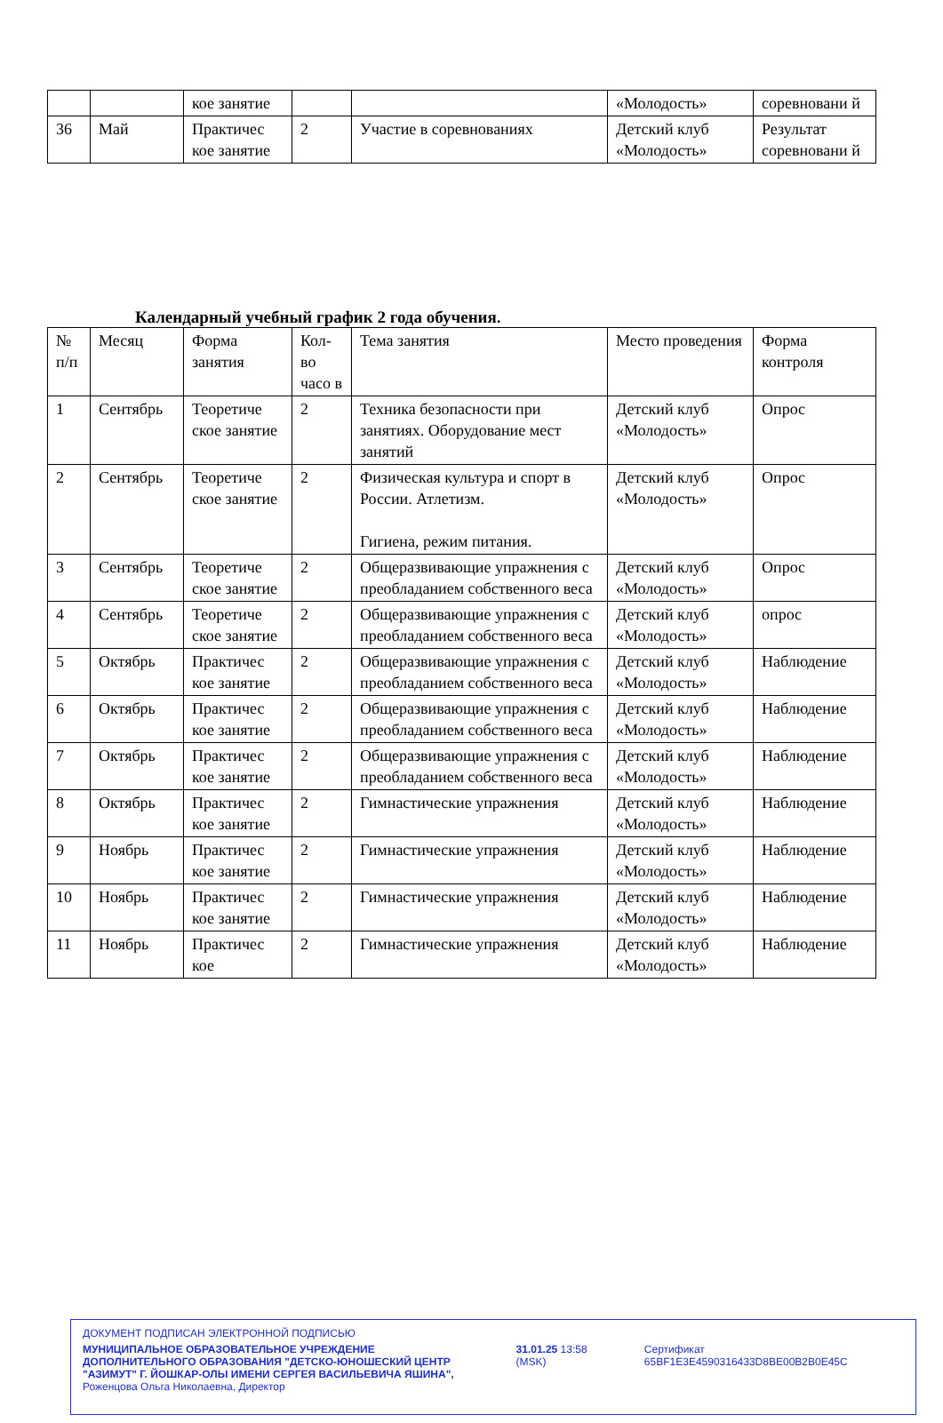| | | кое занятие | | | «Молодость» | соревновани й |
| 36 | Май | Практичес кое занятие | 2 | Участие в соревнованиях | Детский клуб «Молодость» | Результат соревновани й |
Календарный учебный график 2 года обучения.
| № п/п | Месяц | Форма занятия | Кол-во часо в | Тема занятия | Место проведения | Форма контроля |
| --- | --- | --- | --- | --- | --- | --- |
| 1 | Сентябрь | Теоретиче ское занятие | 2 | Техника безопасности при занятиях. Оборудование мест занятий | Детский клуб «Молодость» | Опрос |
| 2 | Сентябрь | Теоретиче ское занятие | 2 | Физическая культура и спорт в России. Атлетизм. Гигиена, режим питания. | Детский клуб «Молодость» | Опрос |
| 3 | Сентябрь | Теоретиче ское занятие | 2 | Общеразвивающие упражнения с преобладанием собственного веса | Детский клуб «Молодость» | Опрос |
| 4 | Сентябрь | Теоретиче ское занятие | 2 | Общеразвивающие упражнения с преобладанием собственного веса | Детский клуб «Молодость» | опрос |
| 5 | Октябрь | Практичес кое занятие | 2 | Общеразвивающие упражнения с преобладанием собственного веса | Детский клуб «Молодость» | Наблюдение |
| 6 | Октябрь | Практичес кое занятие | 2 | Общеразвивающие упражнения с преобладанием собственного веса | Детский клуб «Молодость» | Наблюдение |
| 7 | Октябрь | Практичес кое занятие | 2 | Общеразвивающие упражнения с преобладанием собственного веса | Детский клуб «Молодость» | Наблюдение |
| 8 | Октябрь | Практичес кое занятие | 2 | Гимнастические упражнения | Детский клуб «Молодость» | Наблюдение |
| 9 | Ноябрь | Практичес кое занятие | 2 | Гимнастические упражнения | Детский клуб «Молодость» | Наблюдение |
| 10 | Ноябрь | Практичес кое занятие | 2 | Гимнастические упражнения | Детский клуб «Молодость» | Наблюдение |
| 11 | Ноябрь | Практичес кое | 2 | Гимнастические упражнения | Детский клуб «Молодость» | Наблюдение |
ДОКУМЕНТ ПОДПИСАН ЭЛЕКТРОННОЙ ПОДПИСЬЮ
МУНИЦИПАЛЬНОЕ ОБРАЗОВАТЕЛЬНОЕ УЧРЕЖДЕНИЕ ДОПОЛНИТЕЛЬНОГО ОБРАЗОВАНИЯ "ДЕТСКО-ЮНОШЕСКИЙ ЦЕНТР "АЗИМУТ" Г. ЙОШКАР-ОЛЫ ИМЕНИ СЕРГЕЯ ВАСИЛЬЕВИЧА ЯШИНА",
Роженцова Ольга Николаевна, Директор
31.01.25 13:58 (MSK) Сертификат 65BF1E3E4590316433D8BE00B2B0E45C